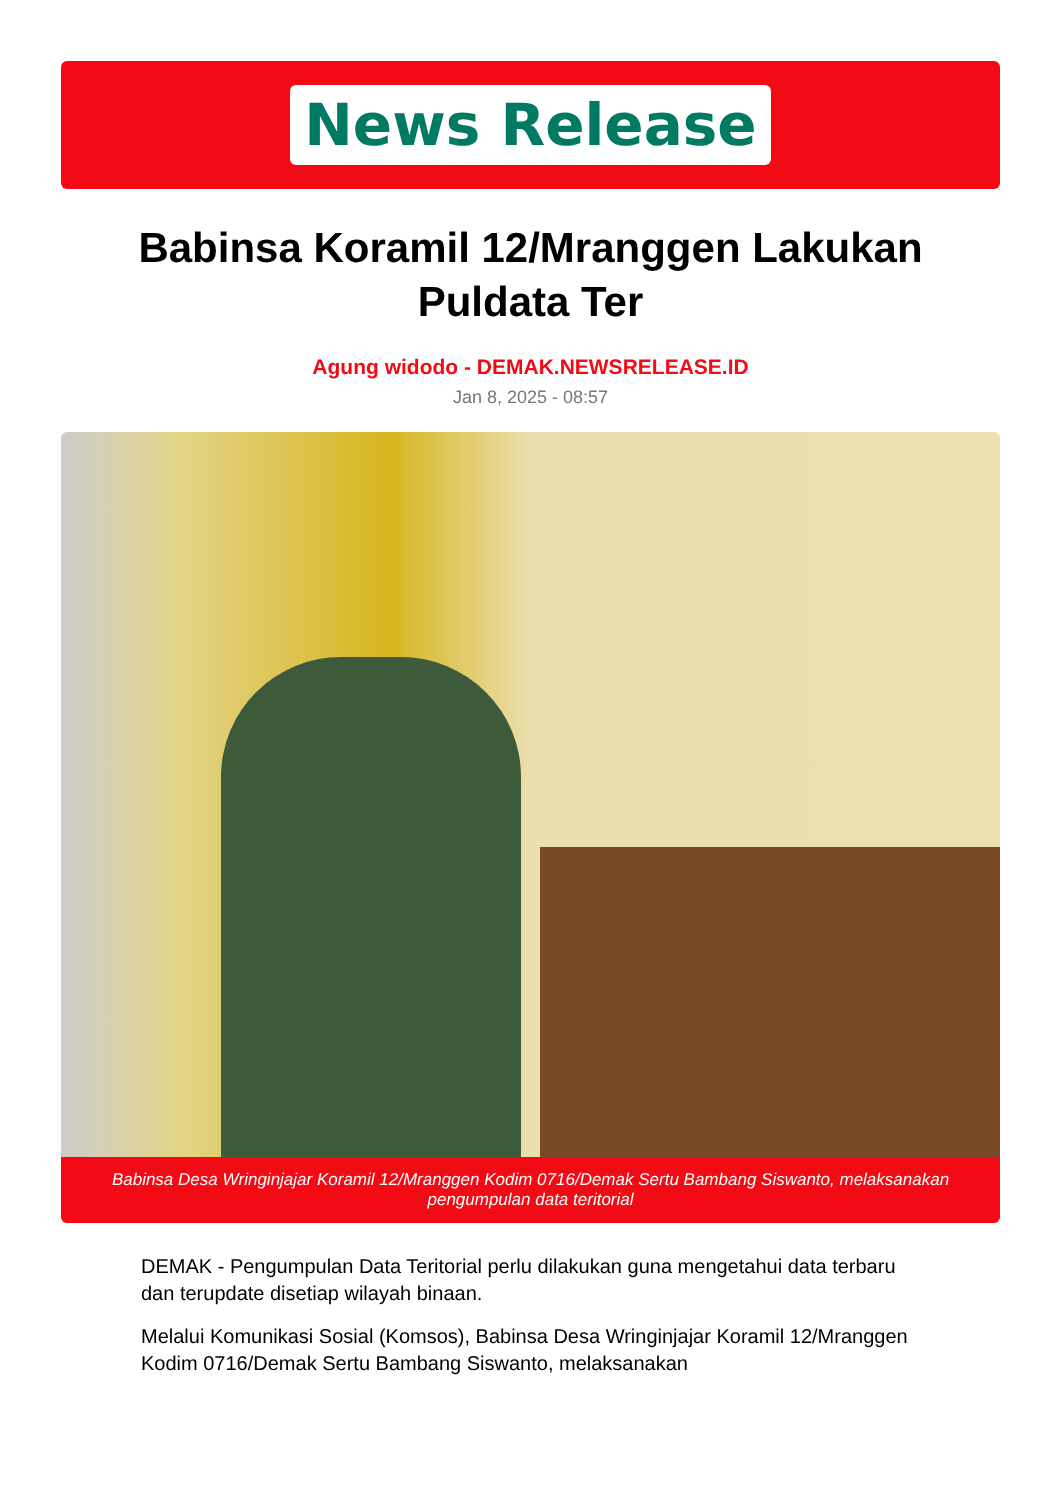News Release
Babinsa Koramil 12/Mranggen Lakukan Puldata Ter
Agung widodo - DEMAK.NEWSRELEASE.ID
Jan 8, 2025 - 08:57
Babinsa Desa Wringinjajar Koramil 12/Mranggen Kodim 0716/Demak Sertu Bambang Siswanto, melaksanakan pengumpulan data teritorial
DEMAK - Pengumpulan Data Teritorial perlu dilakukan guna mengetahui data terbaru dan terupdate disetiap wilayah binaan.
Melalui Komunikasi Sosial (Komsos), Babinsa Desa Wringinjajar Koramil 12/Mranggen Kodim 0716/Demak Sertu Bambang Siswanto, melaksanakan